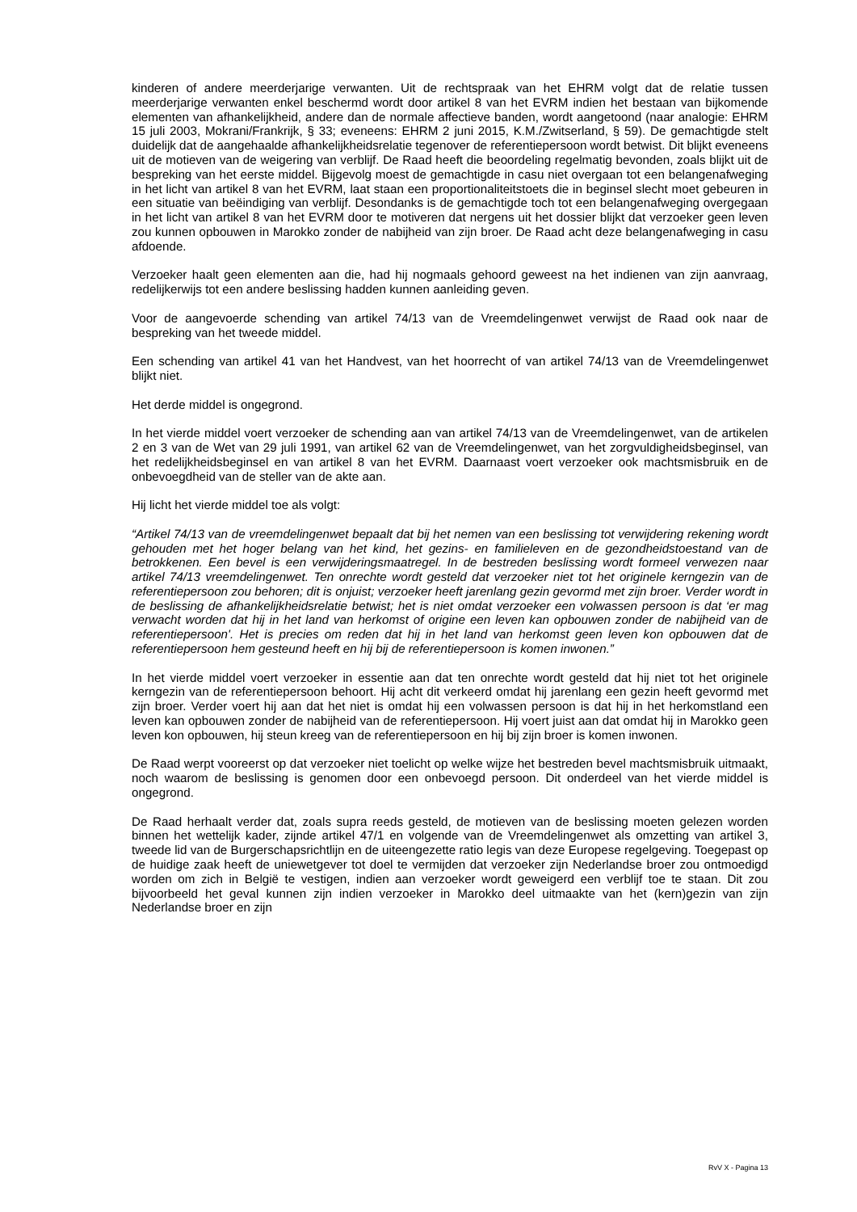kinderen of andere meerderjarige verwanten. Uit de rechtspraak van het EHRM volgt dat de relatie tussen meerderjarige verwanten enkel beschermd wordt door artikel 8 van het EVRM indien het bestaan van bijkomende elementen van afhankelijkheid, andere dan de normale affectieve banden, wordt aangetoond (naar analogie: EHRM 15 juli 2003, Mokrani/Frankrijk, § 33; eveneens: EHRM 2 juni 2015, K.M./Zwitserland, § 59). De gemachtigde stelt duidelijk dat de aangehaalde afhankelijkheidsrelatie tegenover de referentiepersoon wordt betwist. Dit blijkt eveneens uit de motieven van de weigering van verblijf. De Raad heeft die beoordeling regelmatig bevonden, zoals blijkt uit de bespreking van het eerste middel. Bijgevolg moest de gemachtigde in casu niet overgaan tot een belangenafweging in het licht van artikel 8 van het EVRM, laat staan een proportionaliteitstoets die in beginsel slecht moet gebeuren in een situatie van beëindiging van verblijf. Desondanks is de gemachtigde toch tot een belangenafweging overgegaan in het licht van artikel 8 van het EVRM door te motiveren dat nergens uit het dossier blijkt dat verzoeker geen leven zou kunnen opbouwen in Marokko zonder de nabijheid van zijn broer. De Raad acht deze belangenafweging in casu afdoende.
Verzoeker haalt geen elementen aan die, had hij nogmaals gehoord geweest na het indienen van zijn aanvraag, redelijkerwijs tot een andere beslissing hadden kunnen aanleiding geven.
Voor de aangevoerde schending van artikel 74/13 van de Vreemdelingenwet verwijst de Raad ook naar de bespreking van het tweede middel.
Een schending van artikel 41 van het Handvest, van het hoorrecht of van artikel 74/13 van de Vreemdelingenwet blijkt niet.
Het derde middel is ongegrond.
In het vierde middel voert verzoeker de schending aan van artikel 74/13 van de Vreemdelingenwet, van de artikelen 2 en 3 van de Wet van 29 juli 1991, van artikel 62 van de Vreemdelingenwet, van het zorgvuldigheidsbeginsel, van het redelijkheidsbeginsel en van artikel 8 van het EVRM. Daarnaast voert verzoeker ook machtsmisbruik en de onbevoegdheid van de steller van de akte aan.
Hij licht het vierde middel toe als volgt:
“Artikel 74/13 van de vreemdelingenwet bepaalt dat bij het nemen van een beslissing tot verwijdering rekening wordt gehouden met het hoger belang van het kind, het gezins- en familieleven en de gezondheidstoestand van de betrokkenen. Een bevel is een verwijderingsmaatregel. In de bestreden beslissing wordt formeel verwezen naar artikel 74/13 vreemdelingenwet. Ten onrechte wordt gesteld dat verzoeker niet tot het originele kerngezin van de referentiepersoon zou behoren; dit is onjuist; verzoeker heeft jarenlang gezin gevormd met zijn broer. Verder wordt in de beslissing de afhankelijkheidsrelatie betwist; het is niet omdat verzoeker een volwassen persoon is dat ‘er mag verwacht worden dat hij in het land van herkomst of origine een leven kan opbouwen zonder de nabijheid van de referentiepersoon'. Het is precies om reden dat hij in het land van herkomst geen leven kon opbouwen dat de referentiepersoon hem gesteund heeft en hij bij de referentiepersoon is komen inwonen.”
In het vierde middel voert verzoeker in essentie aan dat ten onrechte wordt gesteld dat hij niet tot het originele kerngezin van de referentiepersoon behoort. Hij acht dit verkeerd omdat hij jarenlang een gezin heeft gevormd met zijn broer. Verder voert hij aan dat het niet is omdat hij een volwassen persoon is dat hij in het herkomstland een leven kan opbouwen zonder de nabijheid van de referentiepersoon. Hij voert juist aan dat omdat hij in Marokko geen leven kon opbouwen, hij steun kreeg van de referentiepersoon en hij bij zijn broer is komen inwonen.
De Raad werpt vooreerst op dat verzoeker niet toelicht op welke wijze het bestreden bevel machtsmisbruik uitmaakt, noch waarom de beslissing is genomen door een onbevoegd persoon. Dit onderdeel van het vierde middel is ongegrond.
De Raad herhaalt verder dat, zoals supra reeds gesteld, de motieven van de beslissing moeten gelezen worden binnen het wettelijk kader, zijnde artikel 47/1 en volgende van de Vreemdelingenwet als omzetting van artikel 3, tweede lid van de Burgerschapsrichtlijn en de uiteengezette ratio legis van deze Europese regelgeving. Toegepast op de huidige zaak heeft de uniewetgever tot doel te vermijden dat verzoeker zijn Nederlandse broer zou ontmoedigd worden om zich in België te vestigen, indien aan verzoeker wordt geweigerd een verblijf toe te staan. Dit zou bijvoorbeeld het geval kunnen zijn indien verzoeker in Marokko deel uitmaakte van het (kern)gezin van zijn Nederlandse broer en zijn
RvV X - Pagina 13